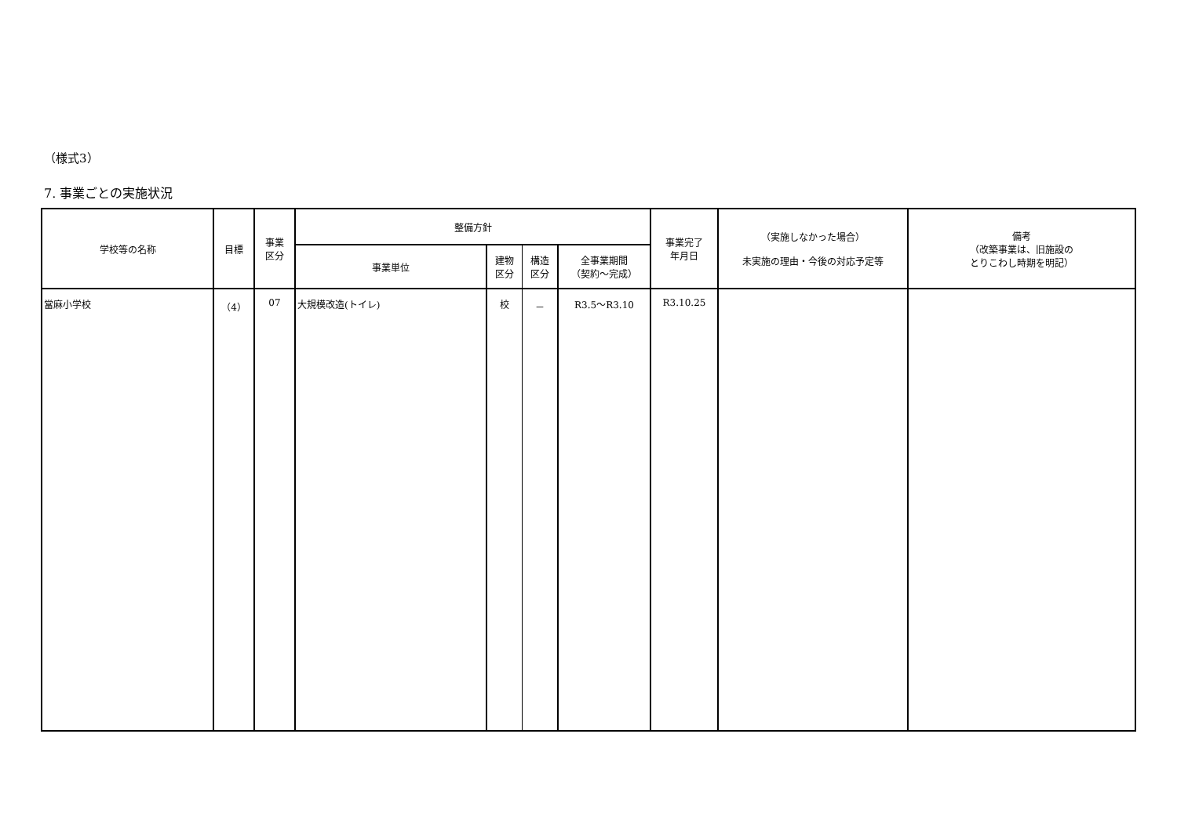（様式3）
7. 事業ごとの実施状況
| 学校等の名称 | 目標 | 事業 区分 | 整備方針 | | | | 事業完了 年月日 | （実施しなかった場合） 未実施の理由・今後の対応予定等 | 備考 （改築事業は、旧施設の とりこわし時期を明記） |
| --- | --- | --- | --- | --- | --- | --- | --- | --- | --- |
| | | | 事業単位 | 建物 区分 | 構造 区分 | 全事業期間 （契約～完成） | | | |
| 當麻小学校 | （4） | 07 | 大規模改造(トイレ) | 校 | － | R3.5～R3.10 | R3.10.25 | | |